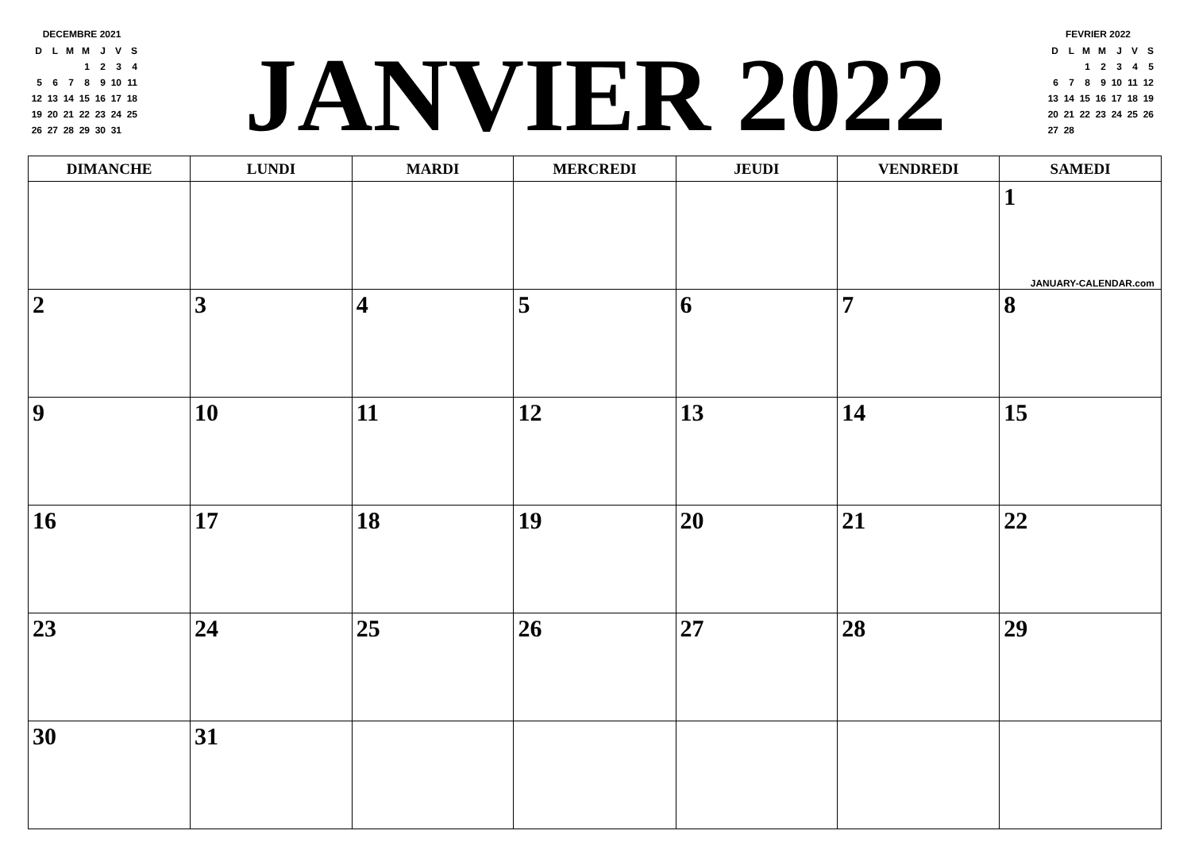DECEMBRE 2021
| D | L | M | M | J | V | S |
| --- | --- | --- | --- | --- | --- | --- |
| | | | 1 | 2 | 3 | 4 |
| 5 | 6 | 7 | 8 | 9 | 10 | 11 |
| 12 | 13 | 14 | 15 | 16 | 17 | 18 |
| 19 | 20 | 21 | 22 | 23 | 24 | 25 |
| 26 | 27 | 28 | 29 | 30 | 31 | |
JANVIER 2022
FEVRIER 2022
| D | L | M | M | J | V | S |
| --- | --- | --- | --- | --- | --- | --- |
| | | 1 | 2 | 3 | 4 | 5 |
| 6 | 7 | 8 | 9 | 10 | 11 | 12 |
| 13 | 14 | 15 | 16 | 17 | 18 | 19 |
| 20 | 21 | 22 | 23 | 24 | 25 | 26 |
| 27 | 28 | | | | | |
| DIMANCHE | LUNDI | MARDI | MERCREDI | JEUDI | VENDREDI | SAMEDI |
| --- | --- | --- | --- | --- | --- | --- |
| | | | | | | 1 JANUARY-CALENDAR.com |
| 2 | 3 | 4 | 5 | 6 | 7 | 8 |
| 9 | 10 | 11 | 12 | 13 | 14 | 15 |
| 16 | 17 | 18 | 19 | 20 | 21 | 22 |
| 23 | 24 | 25 | 26 | 27 | 28 | 29 |
| 30 | 31 | | | | | |